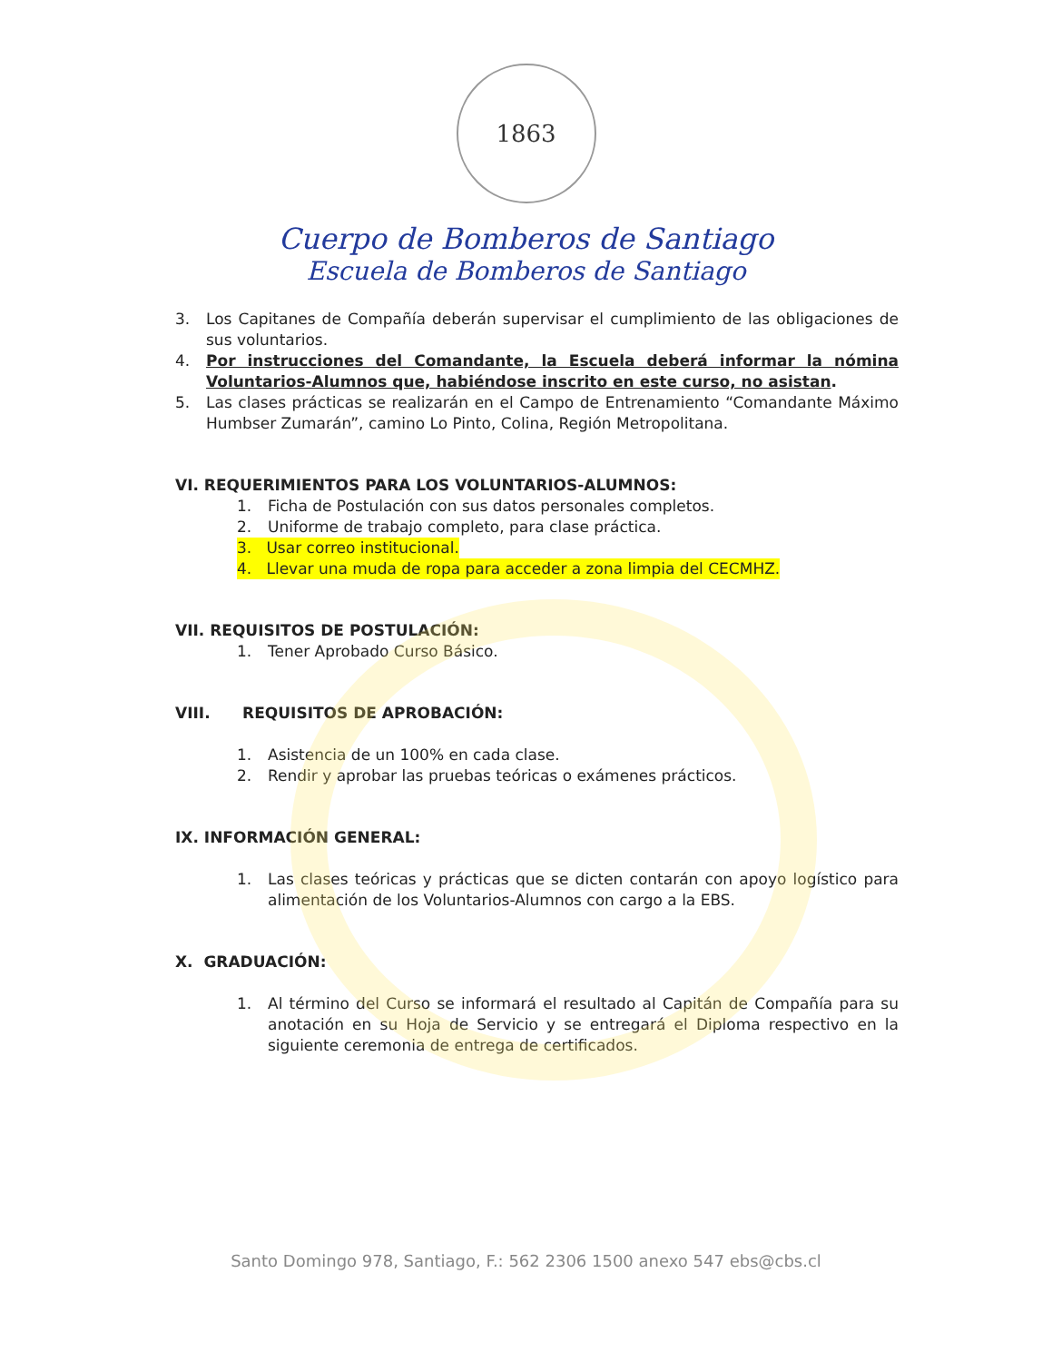1863
Cuerpo de Bomberos de Santiago
Escuela de Bomberos de Santiago
3. Los Capitanes de Compañía deberán supervisar el cumplimiento de las obligaciones de sus voluntarios.
4. Por instrucciones del Comandante, la Escuela deberá informar la nómina Voluntarios-Alumnos que, habiéndose inscrito en este curso, no asistan.
5. Las clases prácticas se realizarán en el Campo de Entrenamiento “Comandante Máximo Humbser Zumarán”, camino Lo Pinto, Colina, Región Metropolitana.
VI. REQUERIMIENTOS PARA LOS VOLUNTARIOS-ALUMNOS:
1. Ficha de Postulación con sus datos personales completos.
2. Uniforme de trabajo completo, para clase práctica.
3. Usar correo institucional.
4. Llevar una muda de ropa para acceder a zona limpia del CECMHZ.
VII. REQUISITOS DE POSTULACIÓN:
1. Tener Aprobado Curso Básico.
VIII. REQUISITOS DE APROBACIÓN:
1. Asistencia de un 100% en cada clase.
2. Rendir y aprobar las pruebas teóricas o exámenes prácticos.
IX. INFORMACIÓN GENERAL:
1. Las clases teóricas y prácticas que se dicten contarán con apoyo logístico para alimentación de los Voluntarios-Alumnos con cargo a la EBS.
X. GRADUACIÓN:
1. Al término del Curso se informará el resultado al Capitán de Compañía para su anotación en su Hoja de Servicio y se entregará el Diploma respectivo en la siguiente ceremonia de entrega de certificados.
Santo Domingo 978, Santiago, F.: 562 2306 1500 anexo 547 ebs@cbs.cl